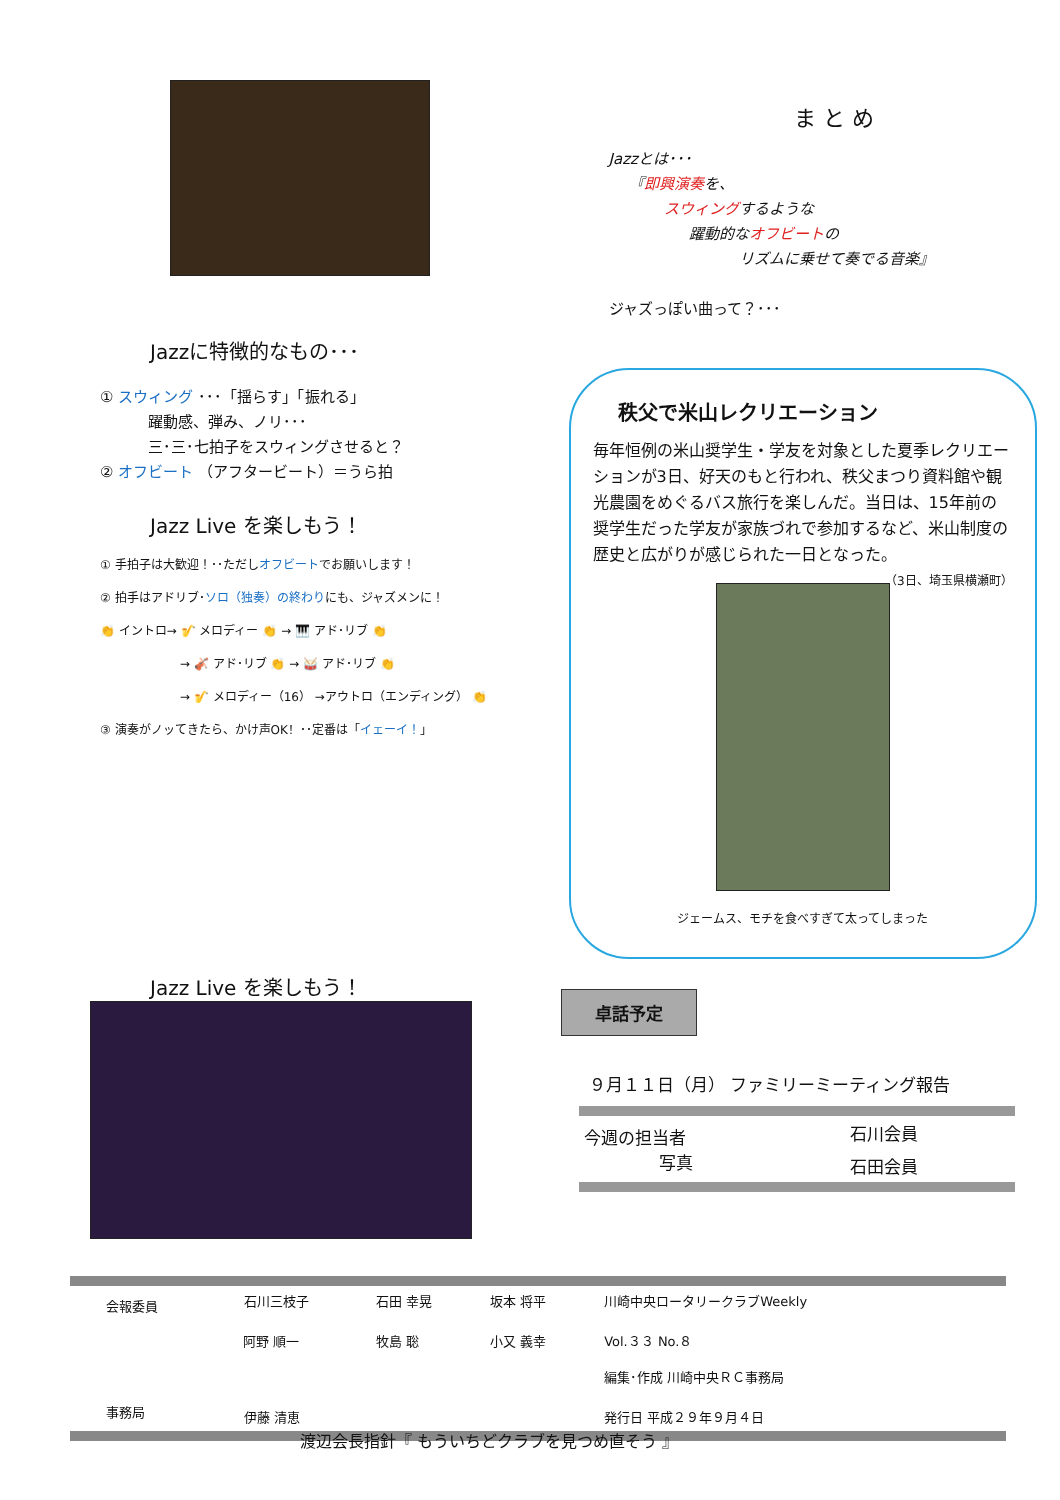Jazzに特徴的なもの･･･
① スウィング ･･･「揺らす」「振れる」
躍動感、弾み、ノリ･･･
三･三･七拍子をスウィングさせると？
② オフビート （アフタービート）＝うら拍
Jazz Live を楽しもう！
① 手拍子は大歓迎！･･ただしオフビートでお願いします！
② 拍手はアドリブ･ソロ（独奏）の終わりにも、ジャズメンに！
👏 イントロ→ 🎷 メロディー 👏 → 🎹 アド･リブ 👏
→ 🎻 アド･リブ 👏 → 🥁 アド･リブ 👏
→ 🎷 メロディー（16） →アウトロ（エンディング） 👏
③ 演奏がノッてきたら、かけ声OK！･･定番は「イェーイ！」
Jazz Live を楽しもう！
ま と め
Jazzとは･･･
『即興演奏を、
スウィングするような
躍動的なオフビートの
リズムに乗せて奏でる音楽』
ジャズっぽい曲って？･･･
秩父で米山レクリエーション
毎年恒例の米山奨学生・学友を対象とした夏季レクリエーションが3日、好天のもと行われ、秩父まつり資料館や観光農園をめぐるバス旅行を楽しんだ。当日は、15年前の奨学生だった学友が家族づれで参加するなど、米山制度の歴史と広がりが感じられた一日となった。 （3日、埼玉県横瀬町）
ジェームス、モチを食べすぎて太ってしまった
卓話予定
９月１１日（月） ファミリーミーティング報告
| 今週の担当者 | 石川会員 |
| 写真 | 石田会員 |
| 会報委員 | 石川三枝子 | 石田 幸晃 | 坂本 将平 | 川崎中央ロータリークラブWeekly |
| | 阿野 順一 | 牧島 聡 | 小又 義幸 | Vol.３３ No.８ |
| | | | | 編集･作成 川崎中央ＲＣ事務局 |
| 事務局 | 伊藤 清恵 | | | 発行日 平成２９年９月４日 |
渡辺会長指針『 もういちどクラブを見つめ直そう 』